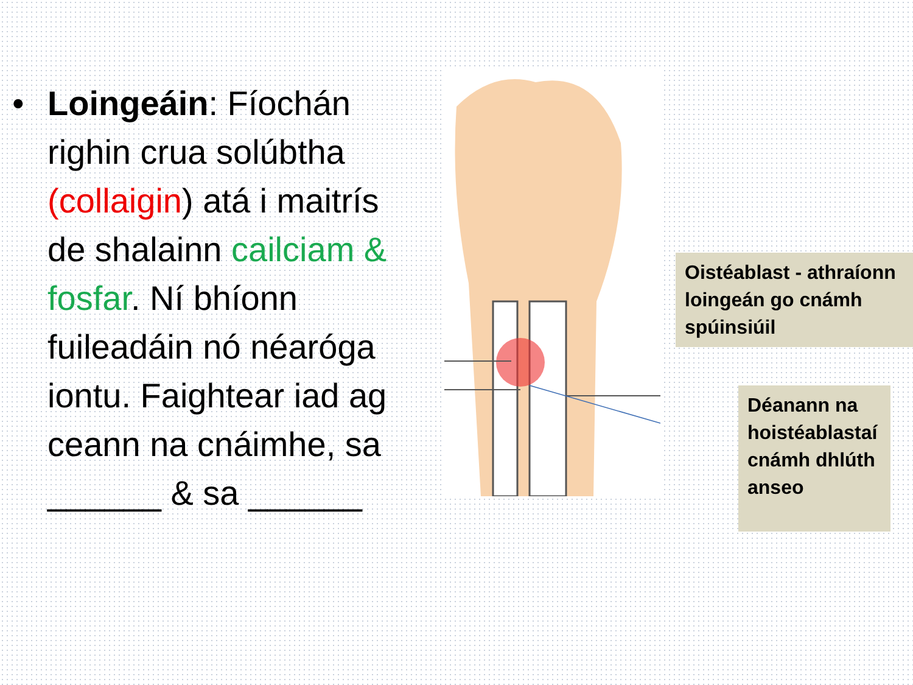• Loingeáin: Fíochán righin crua solúbtha (collaigin) atá i maitrís de shalainn cailciam & fosfar. Ní bhíonn fuileadáin nó néaróga iontu. Faightear iad ag ceann na cnáimhe, sa ______ & sa ______
Oistéablast - athraíonn loingeán go cnámh spúinsiúil
Déanann na hoistéablastaí cnámh dhlúth anseo